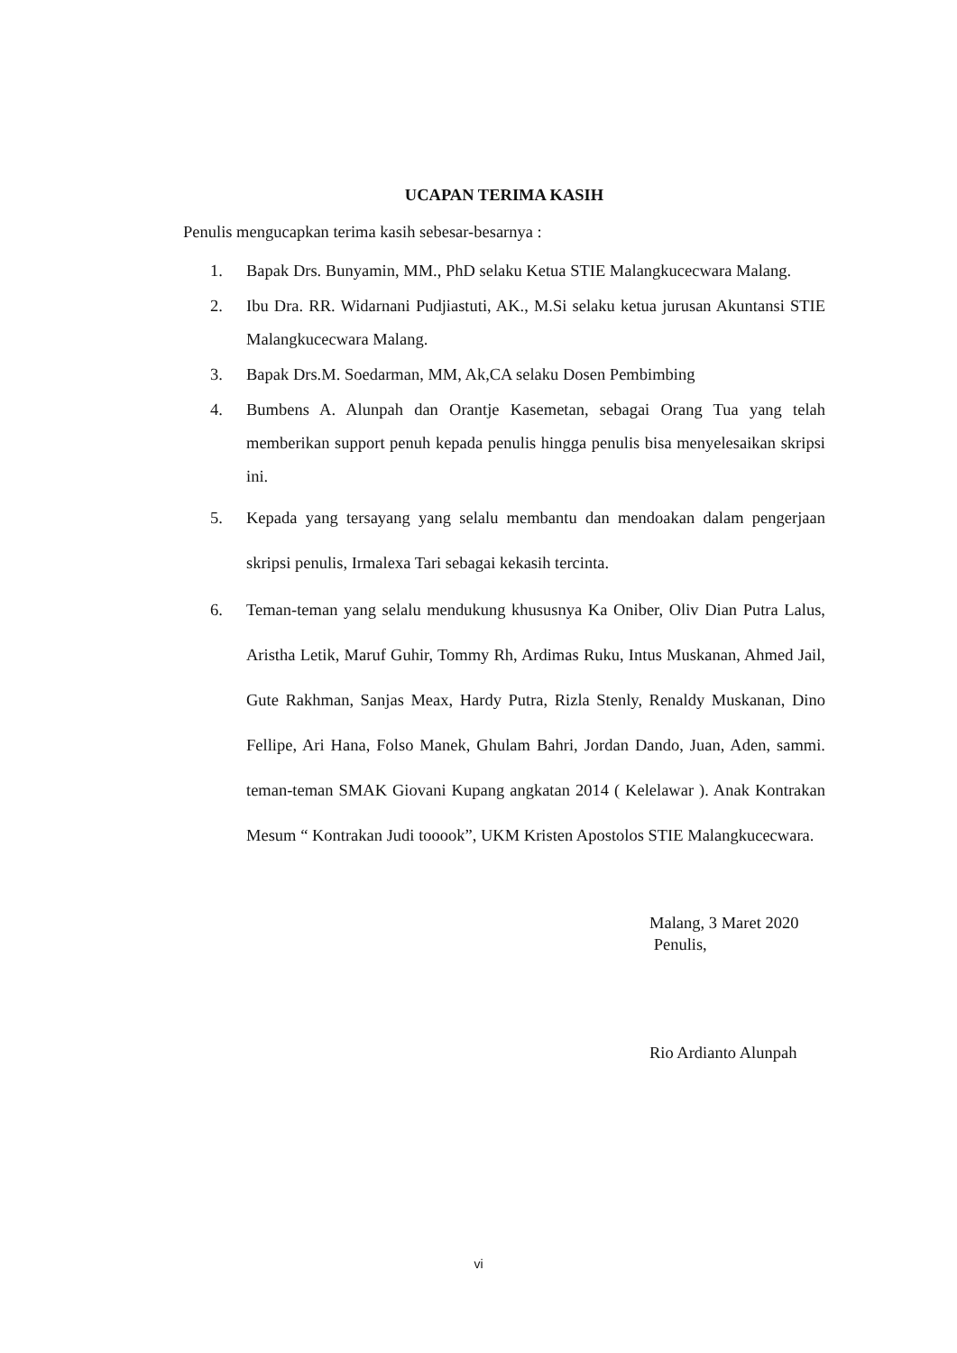UCAPAN TERIMA KASIH
Penulis mengucapkan terima kasih sebesar-besarnya :
1. Bapak Drs. Bunyamin, MM., PhD selaku Ketua STIE Malangkucecwara Malang.
2. Ibu Dra. RR. Widarnani Pudjiastuti, AK., M.Si selaku ketua jurusan Akuntansi STIE Malangkucecwara Malang.
3. Bapak Drs.M. Soedarman, MM, Ak,CA selaku Dosen Pembimbing
4. Bumbens A. Alunpah dan Orantje Kasemetan, sebagai Orang Tua yang telah memberikan support penuh kepada penulis hingga penulis bisa menyelesaikan skripsi ini.
5. Kepada yang tersayang yang selalu membantu dan mendoakan dalam pengerjaan skripsi penulis, Irmalexa Tari sebagai kekasih tercinta.
6. Teman-teman yang selalu mendukung khususnya Ka Oniber, Oliv Dian Putra Lalus, Aristha Letik, Maruf Guhir, Tommy Rh, Ardimas Ruku, Intus Muskanan, Ahmed Jail, Gute Rakhman, Sanjas Meax, Hardy Putra, Rizla Stenly, Renaldy Muskanan, Dino Fellipe, Ari Hana, Folso Manek, Ghulam Bahri, Jordan Dando, Juan, Aden, sammi. teman-teman SMAK Giovani Kupang angkatan 2014 ( Kelelawar ). Anak Kontrakan Mesum “ Kontrakan Judi tooook”, UKM Kristen Apostolos STIE Malangkucecwara.
Malang, 3 Maret 2020
Penulis,
Rio Ardianto Alunpah
vi